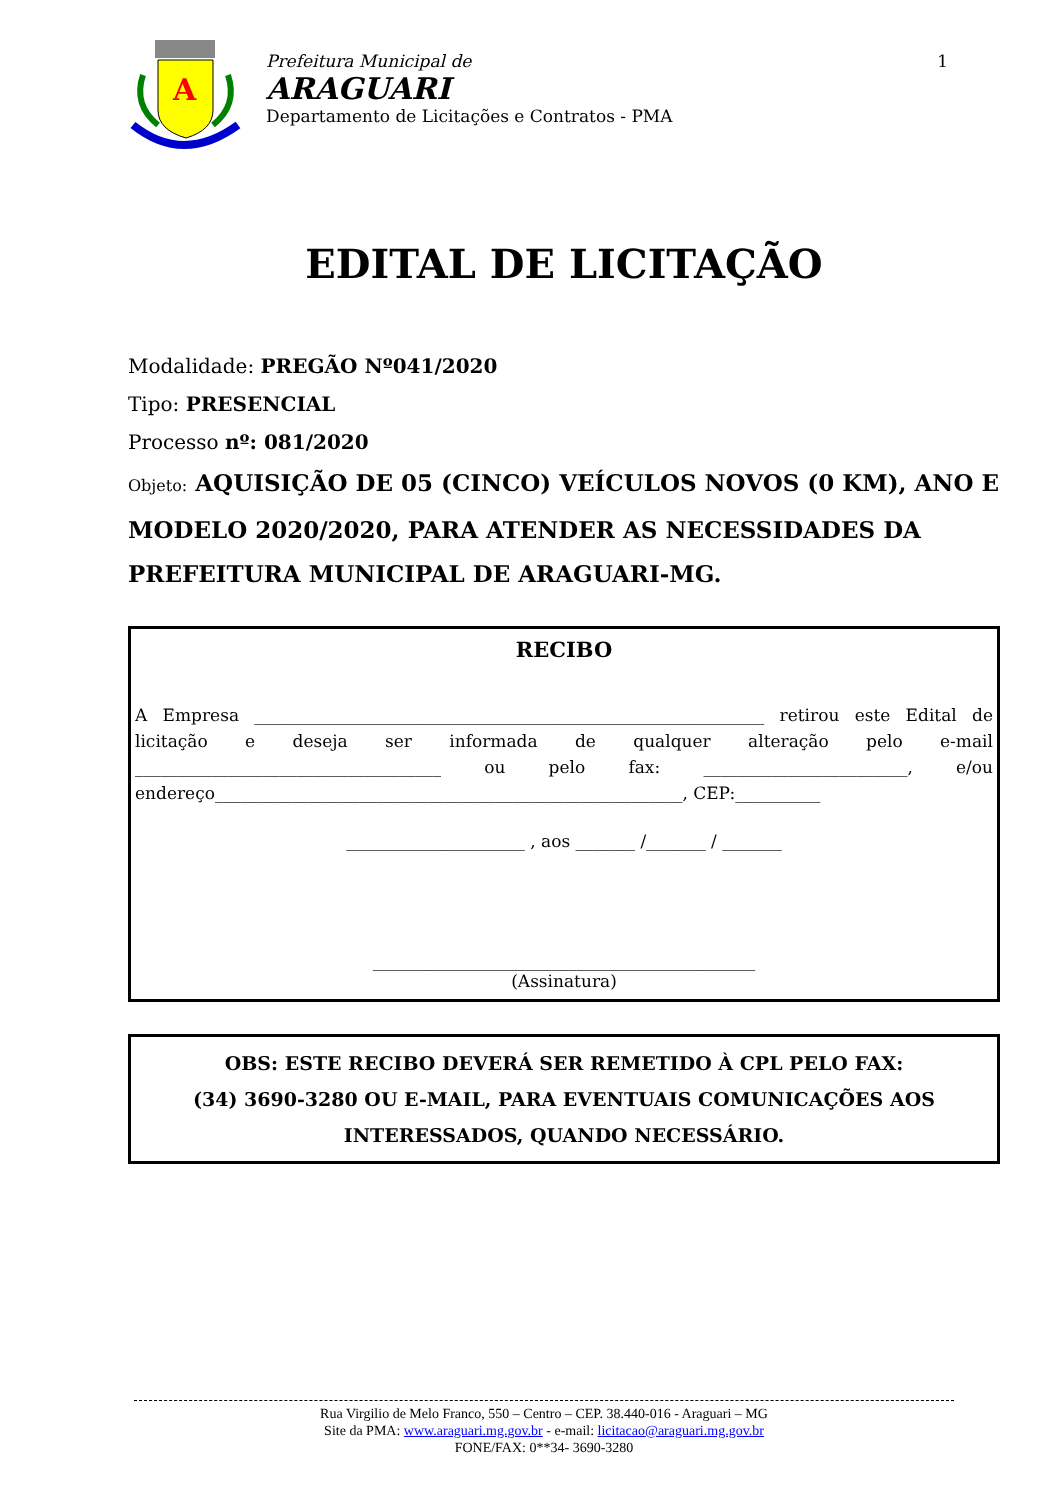A
Prefeitura Municipal de
ARAGUARI
Departamento de Licitações e Contratos - PMA
1
EDITAL DE LICITAÇÃO
Modalidade: PREGÃO Nº041/2020
Tipo: PRESENCIAL
Processo nº: 081/2020
Objeto: AQUISIÇÃO DE 05 (CINCO) VEÍCULOS NOVOS (0 KM), ANO E MODELO 2020/2020, PARA ATENDER AS NECESSIDADES DA PREFEITURA MUNICIPAL DE ARAGUARI-MG.
RECIBO
A Empresa ____________________________________________________________ retirou este Edital de licitação e deseja ser informada de qualquer alteração pelo e-mail ____________________________________ ou pelo fax: ________________________, e/ou endereço_______________________________________________________, CEP:__________
_____________________ , aos _______ /_______ / _______
_____________________________________________
(Assinatura)
OBS: ESTE RECIBO DEVERÁ SER REMETIDO À CPL PELO FAX:
(34) 3690-3280 OU E-MAIL, PARA EVENTUAIS COMUNICAÇÕES AOS INTERESSADOS, QUANDO NECESSÁRIO.
Rua Virgilio de Melo Franco, 550 – Centro – CEP. 38.440-016 - Araguari – MG
Site da PMA: www.araguari.mg.gov.br - e-mail: licitacao@araguari.mg.gov.br
FONE/FAX: 0**34- 3690-3280